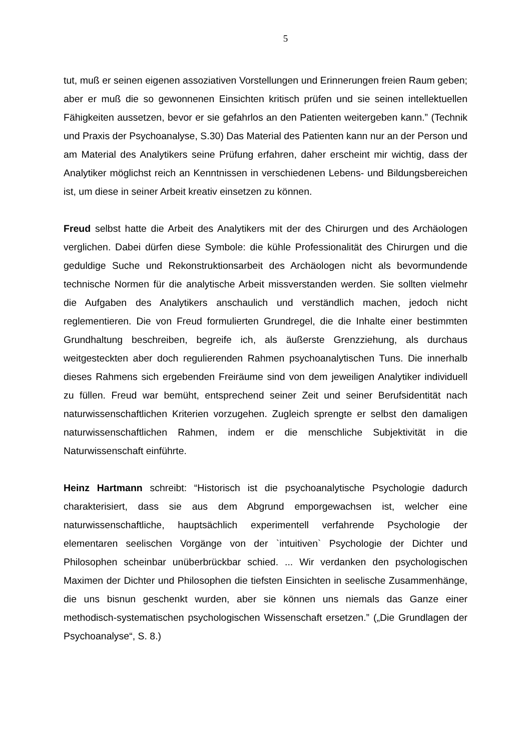5
tut, muß er seinen eigenen assoziativen Vorstellungen und Erinnerungen freien Raum geben; aber er muß die so gewonnenen Einsichten kritisch prüfen und sie seinen intellektuellen Fähigkeiten aussetzen, bevor er sie gefahrlos an den Patienten weitergeben kann.” (Technik und Praxis der Psychoanalyse, S.30) Das Material des Patienten kann nur an der Person und am Material des Analytikers seine Prüfung erfahren, daher erscheint mir wichtig, dass der Analytiker möglichst reich an Kenntnissen in verschiedenen Lebens- und Bildungsbereichen ist, um diese in seiner Arbeit kreativ einsetzen zu können.
Freud selbst hatte die Arbeit des Analytikers mit der des Chirurgen und des Archäologen verglichen. Dabei dürfen diese Symbole: die kühle Professionalität des Chirurgen und die geduldige Suche und Rekonstruktionsarbeit des Archäologen nicht als bevormundende technische Normen für die analytische Arbeit missverstanden werden. Sie sollten vielmehr die Aufgaben des Analytikers anschaulich und verständlich machen, jedoch nicht reglementieren. Die von Freud formulierten Grundregel, die die Inhalte einer bestimmten Grundhaltung beschreiben, begreife ich, als äußerste Grenzziehung, als durchaus weitgesteckten aber doch regulierenden Rahmen psychoanalytischen Tuns. Die innerhalb dieses Rahmens sich ergebenden Freiräume sind von dem jeweiligen Analytiker individuell zu füllen. Freud war bemüht, entsprechend seiner Zeit und seiner Berufsidentität nach naturwissenschaftlichen Kriterien vorzugehen. Zugleich sprengte er selbst den damaligen naturwissenschaftlichen Rahmen, indem er die menschliche Subjektivität in die Naturwissenschaft einführte.
Heinz Hartmann schreibt: “Historisch ist die psychoanalytische Psychologie dadurch charakterisiert, dass sie aus dem Abgrund emporgewachsen ist, welcher eine naturwissenschaftliche, hauptsächlich experimentell verfahrende Psychologie der elementaren seelischen Vorgänge von der `intuitiven` Psychologie der Dichter und Philosophen scheinbar unüberbrückbar schied. ... Wir verdanken den psychologischen Maximen der Dichter und Philosophen die tiefsten Einsichten in seelische Zusammenhänge, die uns bisnun geschenkt wurden, aber sie können uns niemals das Ganze einer methodisch-systematischen psychologischen Wissenschaft ersetzen.” („Die Grundlagen der Psychoanalyse“, S. 8.)